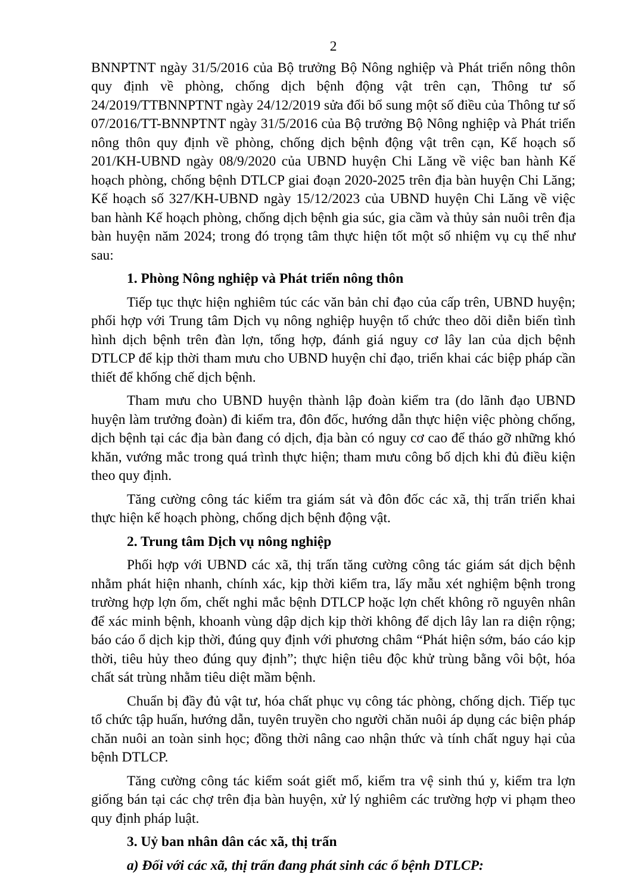2
BNNPTNT ngày 31/5/2016 của Bộ trưởng Bộ Nông nghiệp và Phát triển nông thôn quy định về phòng, chống dịch bệnh động vật trên cạn, Thông tư số 24/2019/TTBNNPTNT ngày 24/12/2019 sửa đổi bổ sung một số điều của Thông tư số 07/2016/TT-BNNPTNT ngày 31/5/2016 của Bộ trưởng Bộ Nông nghiệp và Phát triển nông thôn quy định về phòng, chống dịch bệnh động vật trên cạn, Kế hoạch số 201/KH-UBND ngày 08/9/2020 của UBND huyện Chi Lăng về việc ban hành Kế hoạch phòng, chống bệnh DTLCP giai đoạn 2020-2025 trên địa bàn huyện Chi Lăng; Kế hoạch số 327/KH-UBND ngày 15/12/2023 của UBND huyện Chi Lăng về việc ban hành Kế hoạch phòng, chống dịch bệnh gia súc, gia cầm và thủy sản nuôi trên địa bàn huyện năm 2024; trong đó trọng tâm thực hiện tốt một số nhiệm vụ cụ thể như sau:
1. Phòng Nông nghiệp và Phát triển nông thôn
Tiếp tục thực hiện nghiêm túc các văn bản chỉ đạo của cấp trên, UBND huyện; phối hợp với Trung tâm Dịch vụ nông nghiệp huyện tổ chức theo dõi diễn biến tình hình dịch bệnh trên đàn lợn, tổng hợp, đánh giá nguy cơ lây lan của dịch bệnh DTLCP để kịp thời tham mưu cho UBND huyện chỉ đạo, triển khai các biệp pháp cần thiết để khống chế dịch bệnh.
Tham mưu cho UBND huyện thành lập đoàn kiểm tra (do lãnh đạo UBND huyện làm trưởng đoàn) đi kiểm tra, đôn đốc, hướng dẫn thực hiện việc phòng chống, dịch bệnh tại các địa bàn đang có dịch, địa bàn có nguy cơ cao để tháo gỡ những khó khăn, vướng mắc trong quá trình thực hiện; tham mưu công bố dịch khi đủ điều kiện theo quy định.
Tăng cường công tác kiểm tra giám sát và đôn đốc các xã, thị trấn triển khai thực hiện kế hoạch phòng, chống dịch bệnh động vật.
2. Trung tâm Dịch vụ nông nghiệp
Phối hợp với UBND các xã, thị trấn tăng cường công tác giám sát dịch bệnh nhằm phát hiện nhanh, chính xác, kịp thời kiểm tra, lấy mẫu xét nghiệm bệnh trong trường hợp lợn ốm, chết nghi mắc bệnh DTLCP hoặc lợn chết không rõ nguyên nhân để xác minh bệnh, khoanh vùng dập dịch kịp thời không để dịch lây lan ra diện rộng; báo cáo ổ dịch kịp thời, đúng quy định với phương châm “Phát hiện sớm, báo cáo kịp thời, tiêu hủy theo đúng quy định”; thực hiện tiêu độc khử trùng bằng vôi bột, hóa chất sát trùng nhằm tiêu diệt mầm bệnh.
Chuẩn bị đầy đủ vật tư, hóa chất phục vụ công tác phòng, chống dịch. Tiếp tục tổ chức tập huấn, hướng dẫn, tuyên truyền cho người chăn nuôi áp dụng các biện pháp chăn nuôi an toàn sinh học; đồng thời nâng cao nhận thức và tính chất nguy hại của bệnh DTLCP.
Tăng cường công tác kiểm soát giết mổ, kiểm tra vệ sinh thú y, kiểm tra lợn giống bán tại các chợ trên địa bàn huyện, xử lý nghiêm các trường hợp vi phạm theo quy định pháp luật.
3. Uỷ ban nhân dân các xã, thị trấn
a) Đối với các xã, thị trấn đang phát sinh các ổ bệnh DTLCP: